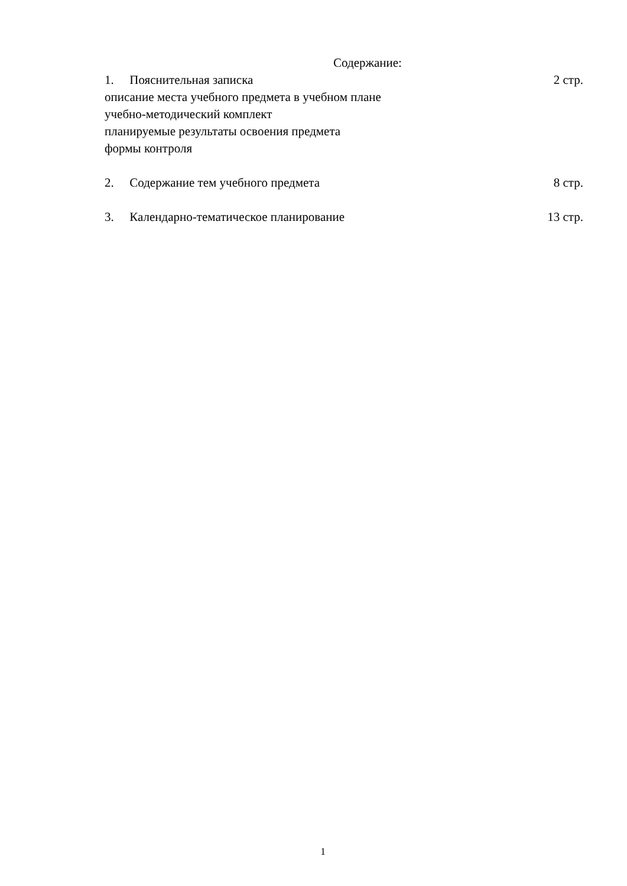Содержание:
1. Пояснительная записка 2 стр.
описание места учебного предмета в учебном плане
учебно-методический комплект
планируемые результаты освоения предмета
формы контроля
2. Содержание тем учебного предмета 8 стр.
3. Календарно-тематическое планирование 13 стр.
1